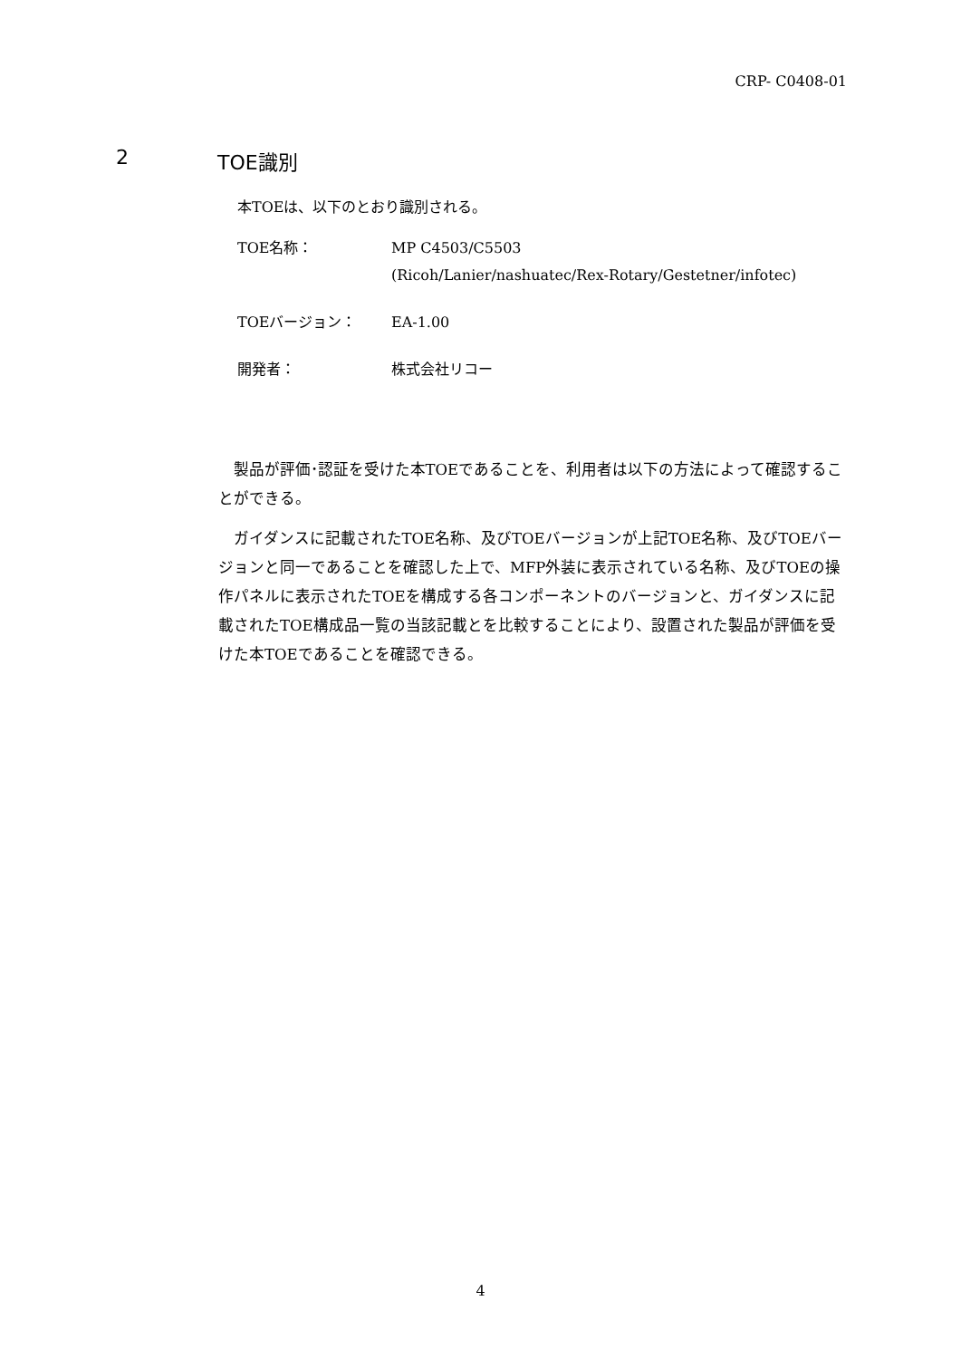CRP- C0408-01
2 TOE識別
本TOEは、以下のとおり識別される。
| TOE名称： | MP C4503/C5503 (Ricoh/Lanier/nashuatec/Rex-Rotary/Gestetner/infotec) |
| TOEバージョン： | EA-1.00 |
| 開発者： | 株式会社リコー |
製品が評価･認証を受けた本TOEであることを、利用者は以下の方法によって確認することができる。
ガイダンスに記載されたTOE名称、及びTOEバージョンが上記TOE名称、及びTOEバージョンと同一であることを確認した上で、MFP外装に表示されている名称、及びTOEの操作パネルに表示されたTOEを構成する各コンポーネントのバージョンと、ガイダンスに記載されたTOE構成品一覧の当該記載とを比較することにより、設置された製品が評価を受けた本TOEであることを確認できる。
4